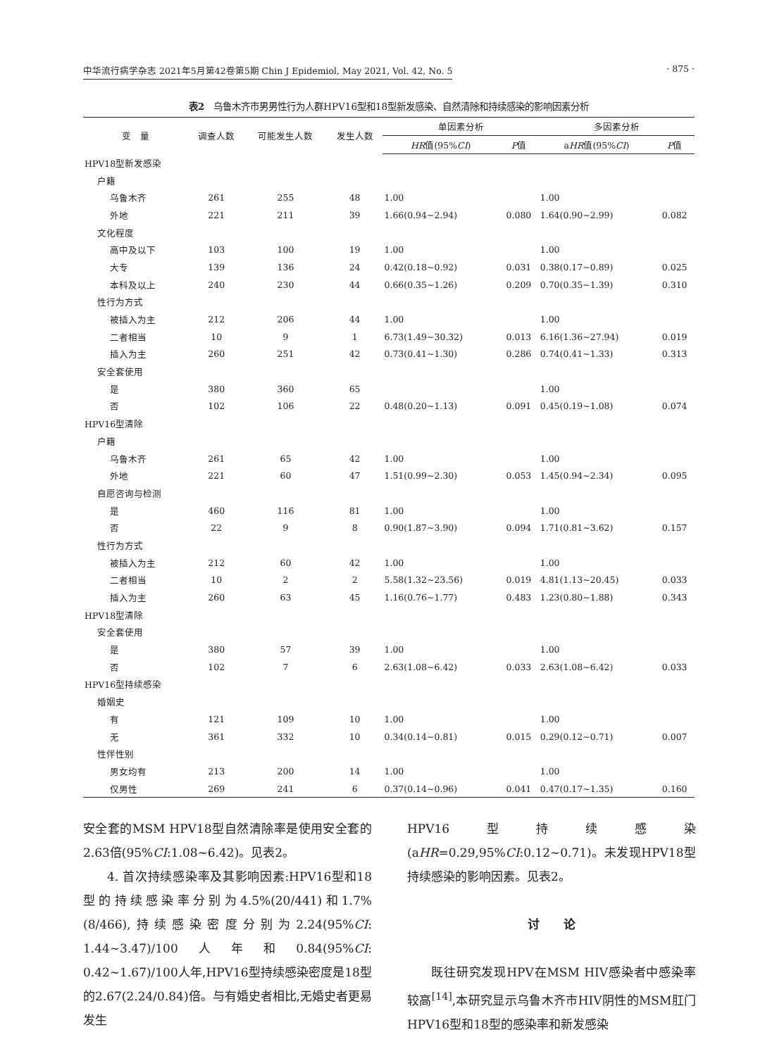中华流行病学杂志 2021年5月第42卷第5期 Chin J Epidemiol, May 2021, Vol. 42, No. 5 · 875 ·
表2　乌鲁木齐市男男性行为人群HPV16型和18型新发感染、自然清除和持续感染的影响因素分析
| 变 量 | 调查人数 | 可能发生人数 | 发生人数 | 单因素分析 | | 多因素分析 | |
| --- | --- | --- | --- | --- | --- | --- | --- |
| | | | | HR 值(95% CI ) | P 值 | a HR 值(95% CI ) | P 值 |
| HPV18型新发感染 | | | | | | | |
| 户籍 | | | | | | | |
| 乌鲁木齐 | 261 | 255 | 48 | 1.00 | | 1.00 | |
| 外地 | 221 | 211 | 39 | 1.66(0.94~2.94) | 0.080 | 1.64(0.90~2.99) | 0.082 |
| 文化程度 | | | | | | | |
| 高中及以下 | 103 | 100 | 19 | 1.00 | | 1.00 | |
| 大专 | 139 | 136 | 24 | 0.42(0.18~0.92) | 0.031 | 0.38(0.17~0.89) | 0.025 |
| 本科及以上 | 240 | 230 | 44 | 0.66(0.35~1.26) | 0.209 | 0.70(0.35~1.39) | 0.310 |
| 性行为方式 | | | | | | | |
| 被插入为主 | 212 | 206 | 44 | 1.00 | | 1.00 | |
| 二者相当 | 10 | 9 | 1 | 6.73(1.49~30.32) | 0.013 | 6.16(1.36~27.94) | 0.019 |
| 插入为主 | 260 | 251 | 42 | 0.73(0.41~1.30) | 0.286 | 0.74(0.41~1.33) | 0.313 |
| 安全套使用 | | | | | | | |
| 是 | 380 | 360 | 65 | | | 1.00 | |
| 否 | 102 | 106 | 22 | 0.48(0.20~1.13) | 0.091 | 0.45(0.19~1.08) | 0.074 |
| HPV16型清除 | | | | | | | |
| 户籍 | | | | | | | |
| 乌鲁木齐 | 261 | 65 | 42 | 1.00 | | 1.00 | |
| 外地 | 221 | 60 | 47 | 1.51(0.99~2.30) | 0.053 | 1.45(0.94~2.34) | 0.095 |
| 自愿咨询与检测 | | | | | | | |
| 是 | 460 | 116 | 81 | 1.00 | | 1.00 | |
| 否 | 22 | 9 | 8 | 0.90(1.87~3.90) | 0.094 | 1.71(0.81~3.62) | 0.157 |
| 性行为方式 | | | | | | | |
| 被插入为主 | 212 | 60 | 42 | 1.00 | | 1.00 | |
| 二者相当 | 10 | 2 | 2 | 5.58(1.32~23.56) | 0.019 | 4.81(1.13~20.45) | 0.033 |
| 插入为主 | 260 | 63 | 45 | 1.16(0.76~1.77) | 0.483 | 1.23(0.80~1.88) | 0.343 |
| HPV18型清除 | | | | | | | |
| 安全套使用 | | | | | | | |
| 是 | 380 | 57 | 39 | 1.00 | | 1.00 | |
| 否 | 102 | 7 | 6 | 2.63(1.08~6.42) | 0.033 | 2.63(1.08~6.42) | 0.033 |
| HPV16型持续感染 | | | | | | | |
| 婚姻史 | | | | | | | |
| 有 | 121 | 109 | 10 | 1.00 | | 1.00 | |
| 无 | 361 | 332 | 10 | 0.34(0.14~0.81) | 0.015 | 0.29(0.12~0.71) | 0.007 |
| 性伴性别 | | | | | | | |
| 男女均有 | 213 | 200 | 14 | 1.00 | | 1.00 | |
| 仅男性 | 269 | 241 | 6 | 0.37(0.14~0.96) | 0.041 | 0.47(0.17~1.35) | 0.160 |
安全套的MSM HPV18型自然清除率是使用安全套的2.63倍(95%CI:1.08~6.42)。见表2。
4. 首次持续感染率及其影响因素:HPV16型和18型的持续感染率分别为4.5%(20/441)和1.7%(8/466),持续感染密度分别为2.24(95%CI: 1.44~3.47)/100人年和0.84(95%CI: 0.42~1.67)/100人年,HPV16型持续感染密度是18型的2.67(2.24/0.84)倍。与有婚史者相比,无婚史者更易发生
HPV16型持续感染(aHR=0.29,95%CI:0.12~0.71)。未发现HPV18型持续感染的影响因素。见表2。
讨　　论
既往研究发现HPV在MSM HIV感染者中感染率较高<sup>[14]</sup>,本研究显示乌鲁木齐市HIV阴性的MSM肛门HPV16型和18型的感染率和新发感染